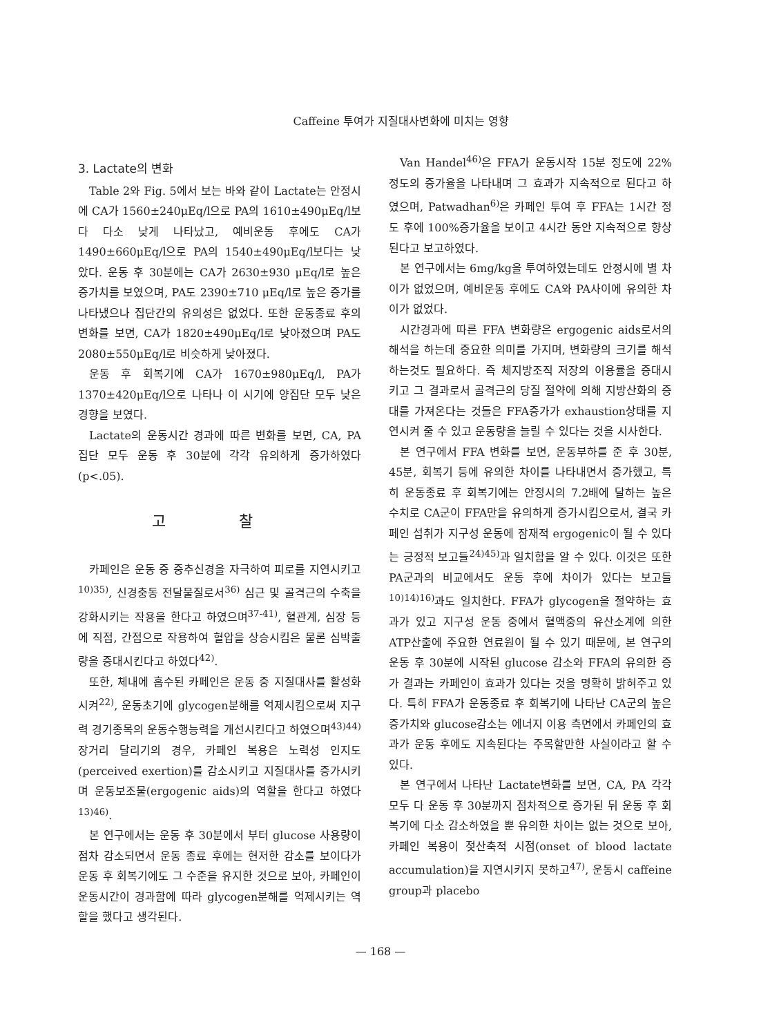Caffeine 투여가 지질대사변화에 미치는 영향
3. Lactate의 변화
Table 2와 Fig. 5에서 보는 바와 같이 Lactate는 안정시에 CA가 1560±240μEq/l으로 PA의 1610±490μEq/l보다 다소 낮게 나타났고, 예비운동 후에도 CA가 1490±660μEq/l으로 PA의 1540±490μEq/l보다는 낮았다. 운동 후 30분에는 CA가 2630±930 μEq/l로 높은 증가치를 보였으며, PA도 2390±710 μEq/l로 높은 증가를 나타냈으나 집단간의 유의성은 없었다. 또한 운동종료 후의 변화를 보면, CA가 1820±490μEq/l로 낮아졌으며 PA도 2080±550μEq/l로 비슷하게 낮아졌다.
운동 후 회복기에 CA가 1670±980μEq/l, PA가 1370±420μEq/l으로 나타나 이 시기에 양집단 모두 낮은 경향을 보였다.
Lactate의 운동시간 경과에 따른 변화를 보면, CA, PA 집단 모두 운동 후 30분에 각각 유의하게 증가하였다(p<.05).
고 찰
카페인은 운동 중 중추신경을 자극하여 피로를 지연시키고<sup>10)35)</sup>, 신경충동 전달물질로서<sup>36)</sup> 심근 및 골격근의 수축을 강화시키는 작용을 한다고 하였으며<sup>37-41)</sup>, 혈관계, 심장 등에 직접, 간접으로 작용하여 혈압을 상승시킴은 물론 심박출량을 증대시킨다고 하였다<sup>42)</sup>.
또한, 체내에 흡수된 카페인은 운동 중 지질대사를 활성화시켜<sup>22)</sup>, 운동초기에 glycogen분해를 억제시킴으로써 지구력 경기종목의 운동수행능력을 개선시킨다고 하였으며<sup>43)44)</sup> 장거리 달리기의 경우, 카페인 복용은 노력성 인지도(perceived exertion)를 감소시키고 지질대사를 증가시키며 운동보조물(ergogenic aids)의 역할을 한다고 하였다<sup>13)46)</sup>.
본 연구에서는 운동 후 30분에서 부터 glucose 사용량이 점차 감소되면서 운동 종료 후에는 현저한 감소를 보이다가 운동 후 회복기에도 그 수준을 유지한 것으로 보아, 카페인이 운동시간이 경과함에 따라 glycogen분해를 억제시키는 역할을 했다고 생각된다.
Van Handel<sup>46)</sup>은 FFA가 운동시작 15분 정도에 22%정도의 증가율을 나타내며 그 효과가 지속적으로 된다고 하였으며, Patwadhan<sup>6)</sup>은 카페인 투여 후 FFA는 1시간 정도 후에 100%증가율을 보이고 4시간 동안 지속적으로 향상된다고 보고하였다.
본 연구에서는 6mg/kg을 투여하였는데도 안정시에 별 차이가 없었으며, 예비운동 후에도 CA와 PA사이에 유의한 차이가 없었다.
시간경과에 따른 FFA 변화량은 ergogenic aids로서의 해석을 하는데 중요한 의미를 가지며, 변화량의 크기를 해석하는것도 필요하다. 즉 체지방조직 저장의 이용률을 증대시키고 그 결과로서 골격근의 당질 절약에 의해 지방산화의 증대를 가져온다는 것들은 FFA증가가 exhaustion상태를 지연시켜 줄 수 있고 운동량을 늘릴 수 있다는 것을 시사한다.
본 연구에서 FFA 변화를 보면, 운동부하를 준 후 30분, 45분, 회복기 등에 유의한 차이를 나타내면서 증가했고, 특히 운동종료 후 회복기에는 안정시의 7.2배에 달하는 높은 수치로 CA군이 FFA만을 유의하게 증가시킴으로서, 결국 카페인 섭취가 지구성 운동에 잠재적 ergogenic이 될 수 있다는 긍정적 보고들<sup>24)45)</sup>과 일치함을 알 수 있다. 이것은 또한 PA군과의 비교에서도 운동 후에 차이가 있다는 보고들<sup>10)14)16)</sup>과도 일치한다. FFA가 glycogen을 절약하는 효과가 있고 지구성 운동 중에서 혈액중의 유산소계에 의한 ATP산출에 주요한 연료원이 될 수 있기 때문에, 본 연구의 운동 후 30분에 시작된 glucose 감소와 FFA의 유의한 증가 결과는 카페인이 효과가 있다는 것을 명확히 밝혀주고 있다. 특히 FFA가 운동종료 후 회복기에 나타난 CA군의 높은 증가치와 glucose감소는 에너지 이용 측면에서 카페인의 효과가 운동 후에도 지속된다는 주목할만한 사실이라고 할 수 있다.
본 연구에서 나타난 Lactate변화를 보면, CA, PA 각각 모두 다 운동 후 30분까지 점차적으로 증가된 뒤 운동 후 회복기에 다소 감소하였을 뿐 유의한 차이는 없는 것으로 보아, 카페인 복용이 젖산축적 시점(onset of blood lactate accumulation)을 지연시키지 못하고<sup>47)</sup>, 운동시 caffeine group과 placebo
— 168 —